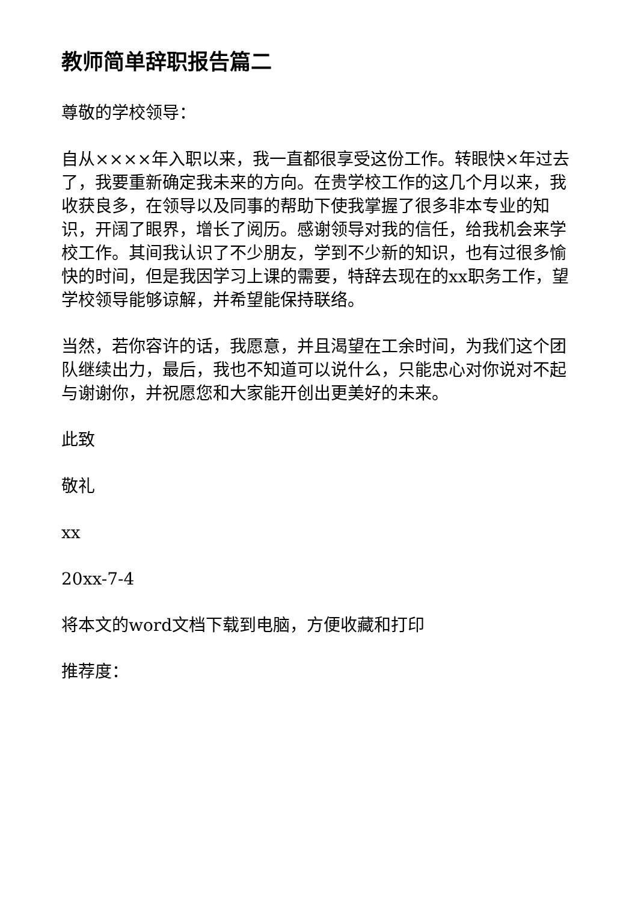教师简单辞职报告篇二
尊敬的学校领导：
自从××××年入职以来，我一直都很享受这份工作。转眼快×年过去了，我要重新确定我未来的方向。在贵学校工作的这几个月以来，我收获良多，在领导以及同事的帮助下使我掌握了很多非本专业的知识，开阔了眼界，增长了阅历。感谢领导对我的信任，给我机会来学校工作。其间我认识了不少朋友，学到不少新的知识，也有过很多愉快的时间，但是我因学习上课的需要，特辞去现在的xx职务工作，望学校领导能够谅解，并希望能保持联络。
当然，若你容许的话，我愿意，并且渴望在工余时间，为我们这个团队继续出力，最后，我也不知道可以说什么，只能忠心对你说对不起与谢谢你，并祝愿您和大家能开创出更美好的未来。
此致
敬礼
xx
20xx-7-4
将本文的word文档下载到电脑，方便收藏和打印
推荐度：